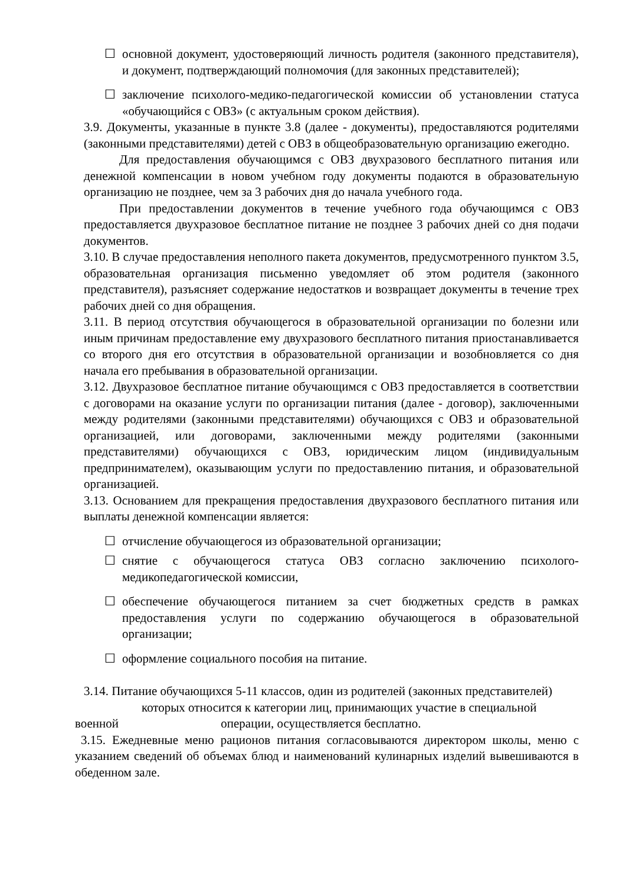☐ основной документ, удостоверяющий личность родителя (законного представителя), и документ, подтверждающий полномочия (для законных представителей);
☐ заключение психолого-медико-педагогической комиссии об установлении статуса «обучающийся с ОВЗ» (с актуальным сроком действия).
3.9. Документы, указанные в пункте 3.8 (далее - документы), предоставляются родителями (законными представителями) детей с ОВЗ в общеобразовательную организацию ежегодно.
Для предоставления обучающимся с ОВЗ двухразового бесплатного питания или денежной компенсации в новом учебном году документы подаются в образовательную организацию не позднее, чем за 3 рабочих дня до начала учебного года.
При предоставлении документов в течение учебного года обучающимся с ОВЗ предоставляется двухразовое бесплатное питание не позднее 3 рабочих дней со дня подачи документов.
3.10. В случае предоставления неполного пакета документов, предусмотренного пунктом 3.5, образовательная организация письменно уведомляет об этом родителя (законного представителя), разъясняет содержание недостатков и возвращает документы в течение трех рабочих дней со дня обращения.
3.11. В период отсутствия обучающегося в образовательной организации по болезни или иным причинам предоставление ему двухразового бесплатного питания приостанавливается со второго дня его отсутствия в образовательной организации и возобновляется со дня начала его пребывания в образовательной организации.
3.12. Двухразовое бесплатное питание обучающимся с ОВЗ предоставляется в соответствии с договорами на оказание услуги по организации питания (далее - договор), заключенными между родителями (законными представителями) обучающихся с ОВЗ и образовательной организацией, или договорами, заключенными между родителями (законными представителями) обучающихся с ОВЗ, юридическим лицом (индивидуальным предпринимателем), оказывающим услуги по предоставлению питания, и образовательной организацией.
3.13. Основанием для прекращения предоставления двухразового бесплатного питания или выплаты денежной компенсации является:
☐ отчисление обучающегося из образовательной организации;
☐ снятие с обучающегося статуса ОВЗ согласно заключению психолого-медикопедагогической комиссии,
☐ обеспечение обучающегося питанием за счет бюджетных средств в рамках предоставления услуги по содержанию обучающегося в образовательной организации;
☐ оформление социального пособия на питание.
3.14. Питание обучающихся 5-11 классов, один из родителей (законных представителей)
которых относится к категории лиц, принимающих участие в специальной
военной операции, осуществляется бесплатно.
3.15. Ежедневные меню рационов питания согласовываются директором школы, меню с указанием сведений об объемах блюд и наименований кулинарных изделий вывешиваются в обеденном зале.